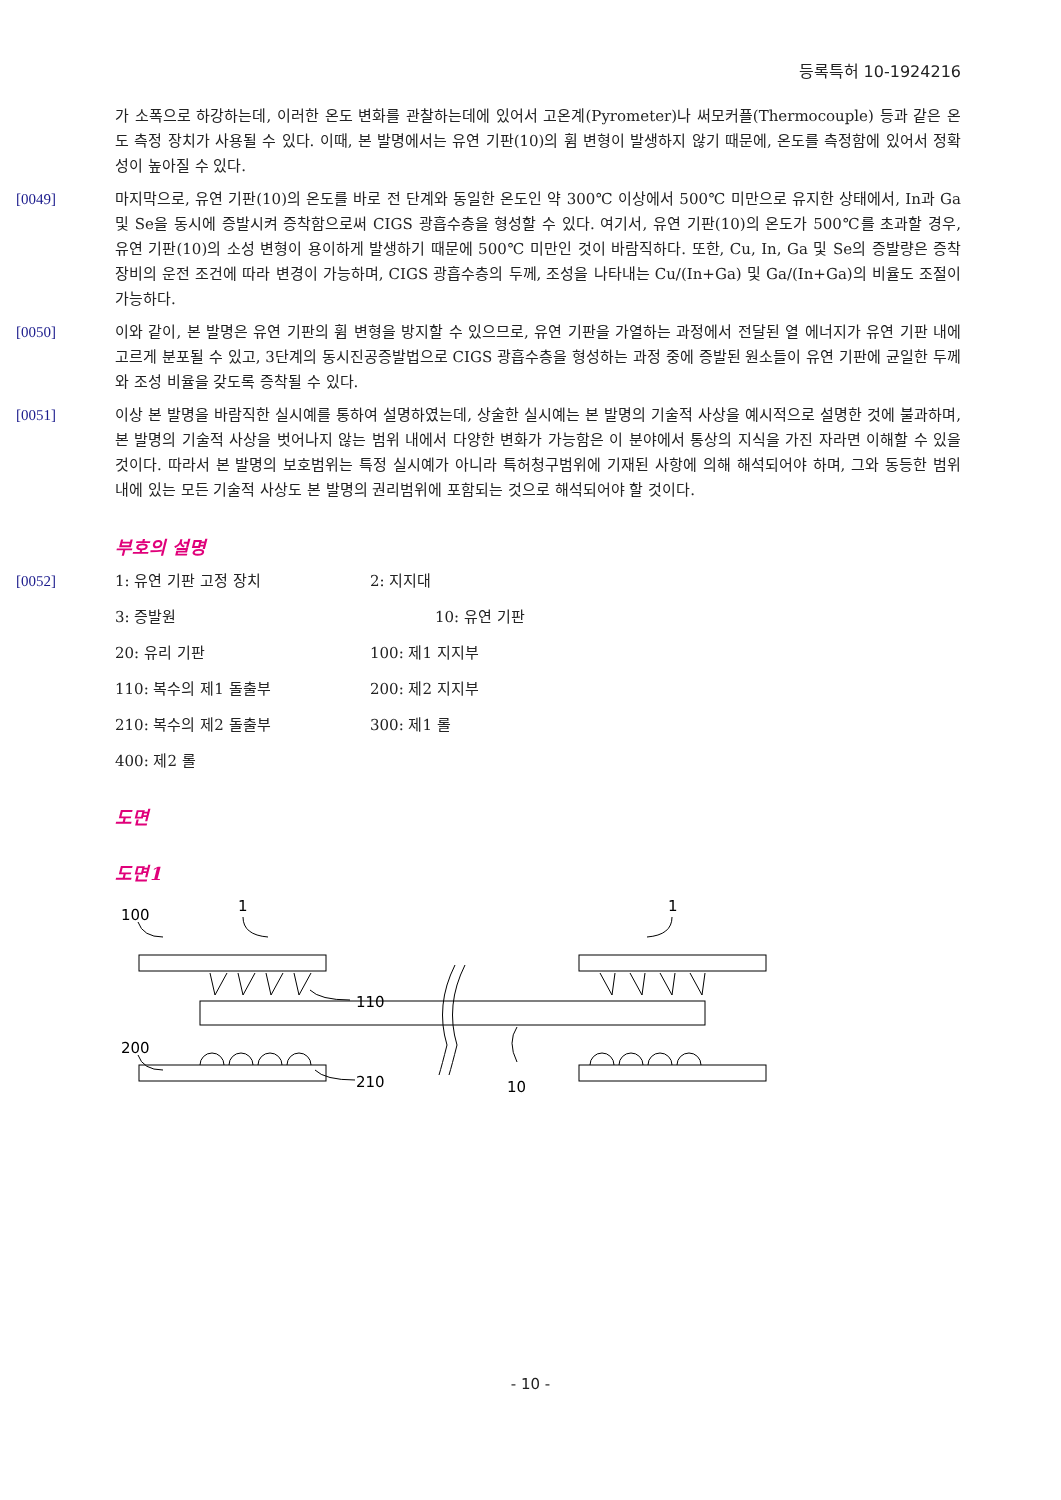등록특허 10-1924216
가 소폭으로 하강하는데, 이러한 온도 변화를 관찰하는데에 있어서 고온계(Pyrometer)나 써모커플(Thermocouple) 등과 같은 온도 측정 장치가 사용될 수 있다. 이때, 본 발명에서는 유연 기판(10)의 휨 변형이 발생하지 않기 때문에, 온도를 측정함에 있어서 정확성이 높아질 수 있다.
[0049] 마지막으로, 유연 기판(10)의 온도를 바로 전 단계와 동일한 온도인 약 300℃ 이상에서 500℃ 미만으로 유지한 상태에서, In과 Ga 및 Se을 동시에 증발시켜 증착함으로써 CIGS 광흡수층을 형성할 수 있다. 여기서, 유연 기판(10)의 온도가 500℃를 초과할 경우, 유연 기판(10)의 소성 변형이 용이하게 발생하기 때문에 500℃ 미만인 것이 바람직하다. 또한, Cu, In, Ga 및 Se의 증발량은 증착 장비의 운전 조건에 따라 변경이 가능하며, CIGS 광흡수층의 두께, 조성을 나타내는 Cu/(In+Ga) 및 Ga/(In+Ga)의 비율도 조절이 가능하다.
[0050] 이와 같이, 본 발명은 유연 기판의 휨 변형을 방지할 수 있으므로, 유연 기판을 가열하는 과정에서 전달된 열 에너지가 유연 기판 내에 고르게 분포될 수 있고, 3단계의 동시진공증발법으로 CIGS 광흡수층을 형성하는 과정 중에 증발된 원소들이 유연 기판에 균일한 두께와 조성 비율을 갖도록 증착될 수 있다.
[0051] 이상 본 발명을 바람직한 실시예를 통하여 설명하였는데, 상술한 실시예는 본 발명의 기술적 사상을 예시적으로 설명한 것에 불과하며, 본 발명의 기술적 사상을 벗어나지 않는 범위 내에서 다양한 변화가 가능함은 이 분야에서 통상의 지식을 가진 자라면 이해할 수 있을 것이다. 따라서 본 발명의 보호범위는 특정 실시예가 아니라 특허청구범위에 기재된 사항에 의해 해석되어야 하며, 그와 동등한 범위 내에 있는 모든 기술적 사상도 본 발명의 권리범위에 포함되는 것으로 해석되어야 할 것이다.
부호의 설명
[0052]
1: 유연 기판 고정 장치
2: 지지대
3: 증발원
10: 유연 기판
20: 유리 기판
100: 제1 지지부
110: 복수의 제1 돌출부
200: 제2 지지부
210: 복수의 제2 돌출부
300: 제1 롤
400: 제2 롤
도면
도면1
100
1
1
110
200
210
10
- 10 -